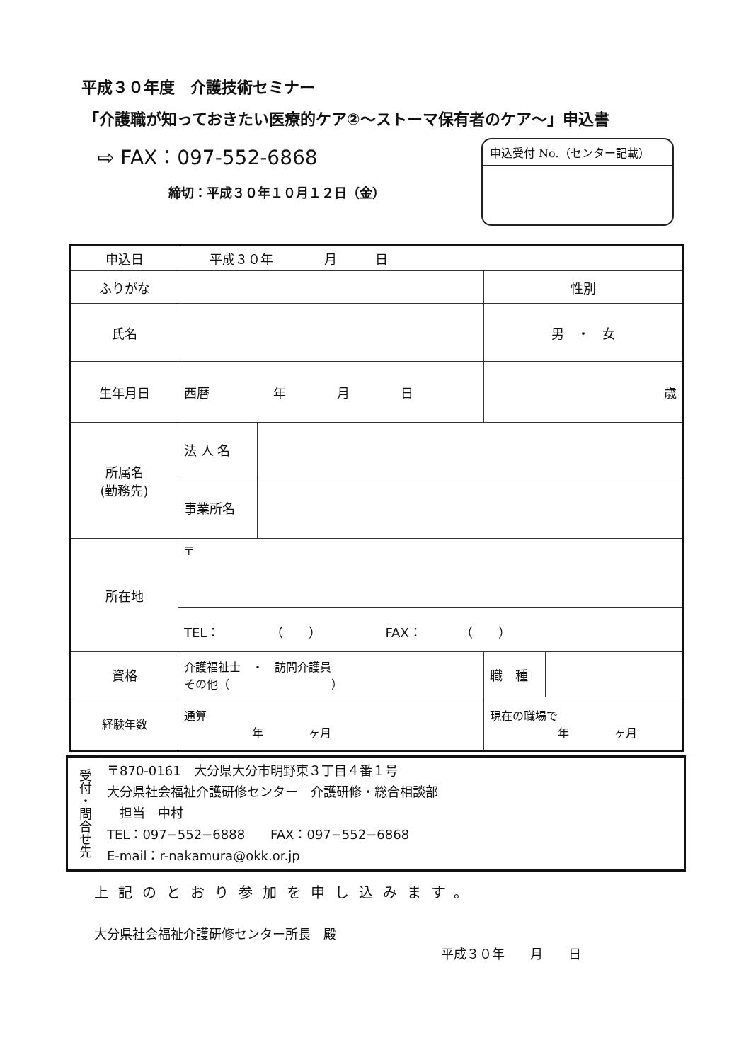平成３０年度　介護技術セミナー
「介護職が知っておきたい医療的ケア②～ストーマ保有者のケア～」申込書
⇨ FAX：097-552-6868
締切：平成３０年１０月１２日（金）
申込受付 No.（センター記載）
| 申込日 | 平成３０年 月 日 | | | |
| ふりがな | | | 性別 | |
| 氏名 | | | 男 ・ 女 | |
| 生年月日 | 西暦 年 月 日 | | 歳 | |
| 所属名 (勤務先) | 法 人 名 | | | |
| | 事業所名 | | | |
| 所在地 | 〒 | | | |
| | TEL： （ ） FAX： （ ） | | | |
| 資格 | 介護福祉士 ・ 訪問介護員 その他（ ） | | 職 種 | |
| 経験年数 | 通算 年 ヶ月 | | 現在の職場で 年 ヶ月 | |
| 受付・問合せ先 | 〒870-0161 大分県大分市明野東３丁目４番１号 大分県社会福祉介護研修センター 介護研修・総合相談部 担当 中村 TEL：097−552−6888 FAX：097−552−6868 E-mail：r-nakamura@okk.or.jp |
上記のとおり参加を申し込みます。
大分県社会福祉介護研修センター所長　殿
平成３０年　　月　　日